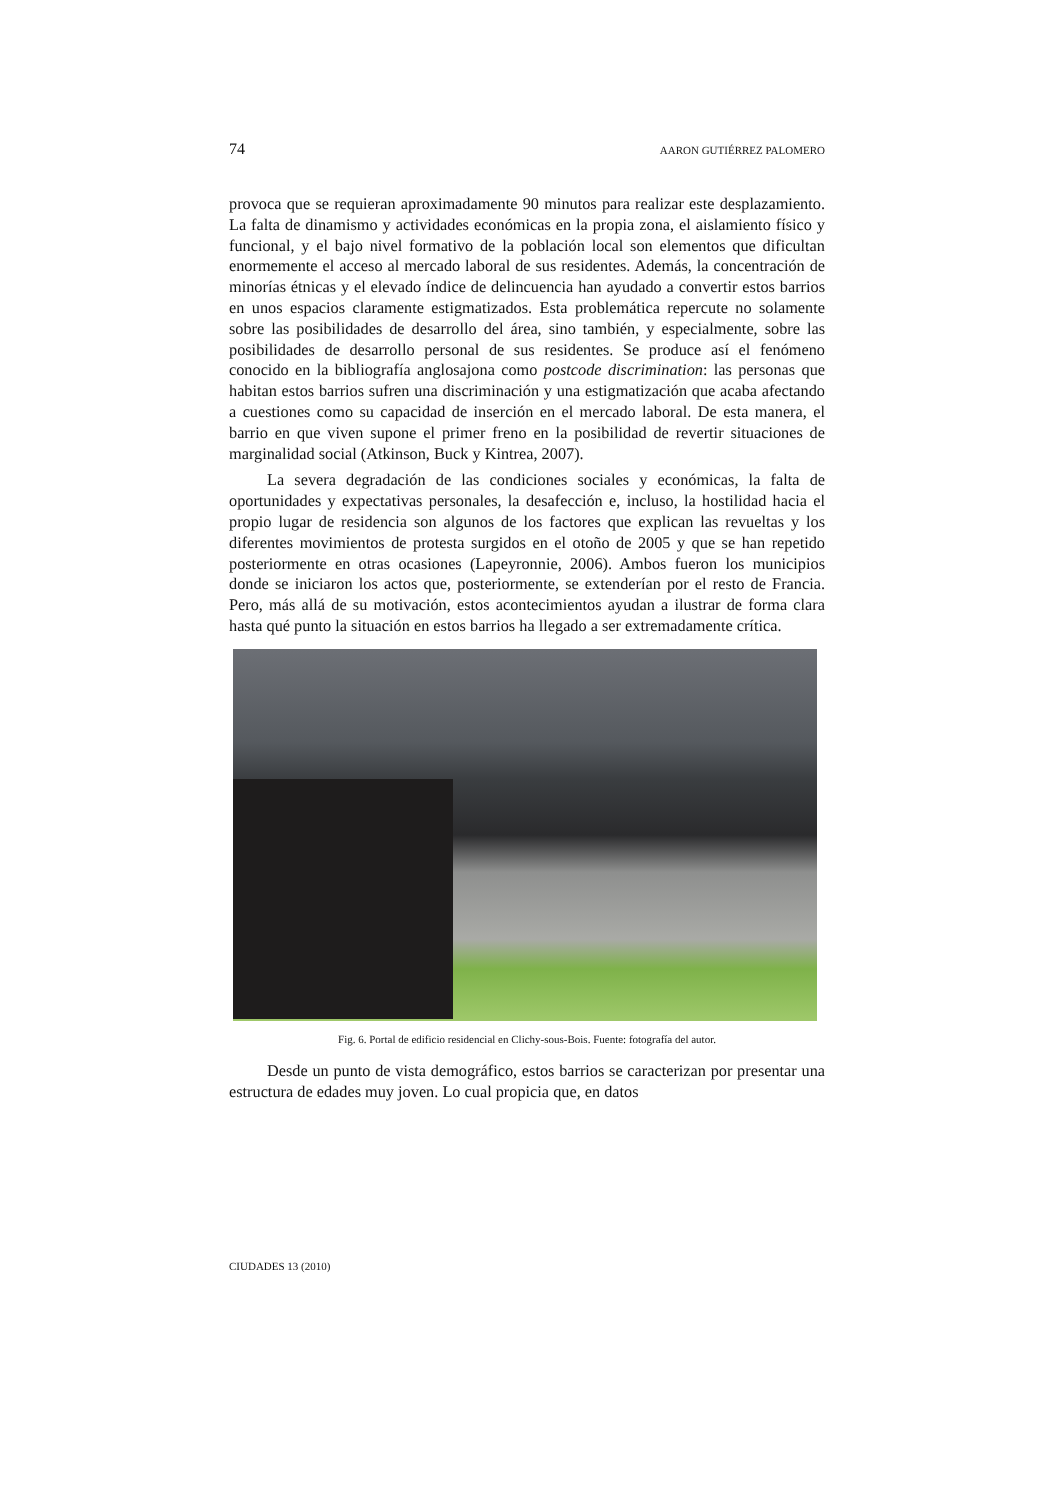74 AARON GUTIÉRREZ PALOMERO
provoca que se requieran aproximadamente 90 minutos para realizar este desplazamiento. La falta de dinamismo y actividades económicas en la propia zona, el aislamiento físico y funcional, y el bajo nivel formativo de la población local son elementos que dificultan enormemente el acceso al mercado laboral de sus residentes. Además, la concentración de minorías étnicas y el elevado índice de delincuencia han ayudado a convertir estos barrios en unos espacios claramente estigmatizados. Esta problemática repercute no solamente sobre las posibilidades de desarrollo del área, sino también, y especialmente, sobre las posibilidades de desarrollo personal de sus residentes. Se produce así el fenómeno conocido en la bibliografía anglosajona como postcode discrimination: las personas que habitan estos barrios sufren una discriminación y una estigmatización que acaba afectando a cuestiones como su capacidad de inserción en el mercado laboral. De esta manera, el barrio en que viven supone el primer freno en la posibilidad de revertir situaciones de marginalidad social (Atkinson, Buck y Kintrea, 2007).
La severa degradación de las condiciones sociales y económicas, la falta de oportunidades y expectativas personales, la desafección e, incluso, la hostilidad hacia el propio lugar de residencia son algunos de los factores que explican las revueltas y los diferentes movimientos de protesta surgidos en el otoño de 2005 y que se han repetido posteriormente en otras ocasiones (Lapeyronnie, 2006). Ambos fueron los municipios donde se iniciaron los actos que, posteriormente, se extenderían por el resto de Francia. Pero, más allá de su motivación, estos acontecimientos ayudan a ilustrar de forma clara hasta qué punto la situación en estos barrios ha llegado a ser extremadamente crítica.
Fig. 6. Portal de edificio residencial en Clichy-sous-Bois. Fuente: fotografía del autor.
Desde un punto de vista demográfico, estos barrios se caracterizan por presentar una estructura de edades muy joven. Lo cual propicia que, en datos
CIUDADES 13 (2010)